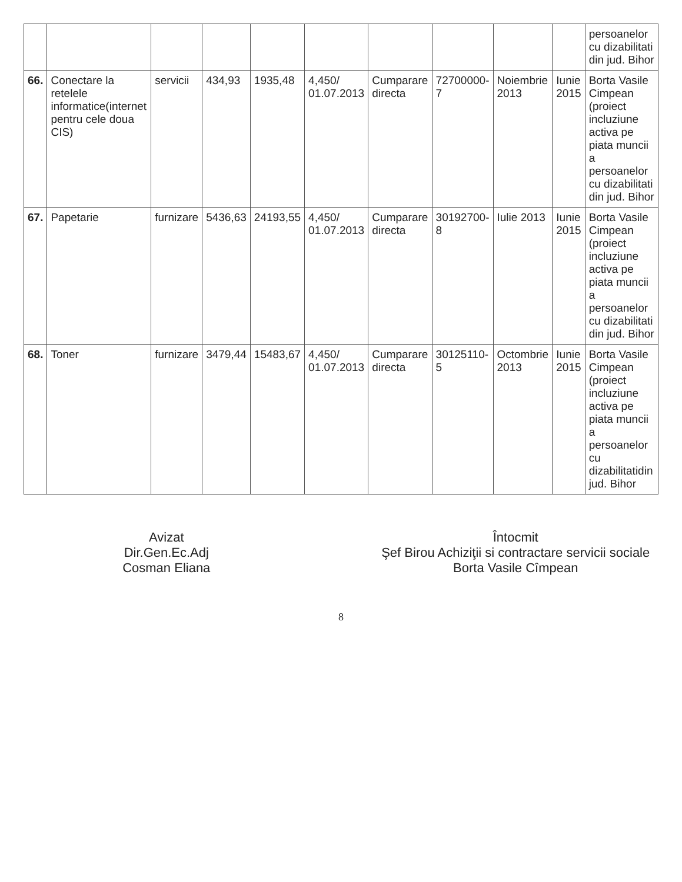| | | | | | | | | | | persoanelor cu dizabilitati din jud. Bihor |
| 66. | Conectare la retelele informatice(internet pentru cele doua CIS) | servicii | 434,93 | 1935,48 | 4,450/ 01.07.2013 | Cumparare directa | 72700000-7 | Noiembrie 2013 | Iunie 2015 | Borta Vasile Cimpean (proiect incluziune activa pe piata muncii a persoanelor cu dizabilitati din jud. Bihor |
| 67. | Papetarie | furnizare | 5436,63 | 24193,55 | 4,450/ 01.07.2013 | Cumparare directa | 30192700-8 | Iulie 2013 | Iunie 2015 | Borta Vasile Cimpean (proiect incluziune activa pe piata muncii a persoanelor cu dizabilitati din jud. Bihor |
| 68. | Toner | furnizare | 3479,44 | 15483,67 | 4,450/ 01.07.2013 | Cumparare directa | 30125110-5 | Octombrie 2013 | Iunie 2015 | Borta Vasile Cimpean (proiect incluziune activa pe piata muncii a persoanelor cu dizabilitatidin jud. Bihor |
Avizat
Dir.Gen.Ec.Adj
Cosman Eliana
Întocmit
Şef Birou Achiziţii si contractare servicii sociale
Borta Vasile Cîmpean
8